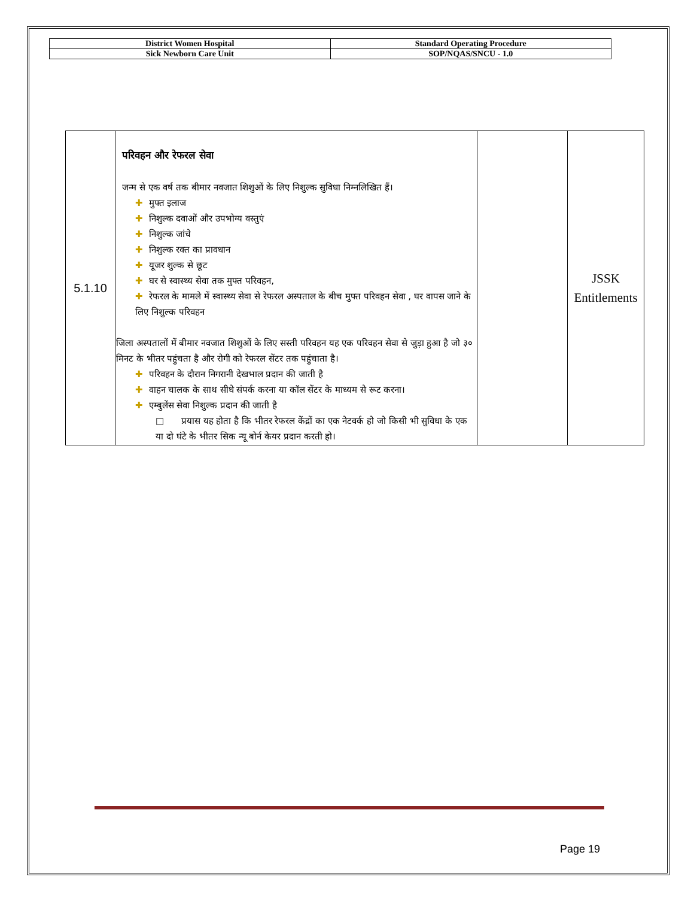| District Women Hospital | Standard Operating Procedure |
| Sick Newborn Care Unit | SOP/NQAS/SNCU - 1.0 |
| 5.1.10 | परिवहन और रेफरल सेवा जन्म से एक वर्ष तक बीमार नवजात शिशुओं के लिए निशुल्क सुविधा निम्नलिखित हैं। ✚ मुफ्त इलाज ✚ निशुल्क दवाओं और उपभोग्य वस्तुएं ✚ निशुल्क जांचे ✚ निशुल्क रक्त का प्रावधान ✚ यूजर शुल्क से छूट ✚ घर से स्वास्थ्य सेवा तक मुफ्त परिवहन, ✚ रेफरल के मामले में स्वास्थ्य सेवा से रेफरल अस्पताल के बीच मुफ्त परिवहन सेवा , घर वापस जाने के लिए निशुल्क परिवहन जिला अस्पतालों में बीमार नवजात शिशुओं के लिए सस्ती परिवहन यह एक परिवहन सेवा से जुड़ा हुआ है जो ३० मिनट के भीतर पहुंचता है और रोगी को रेफरल सेंटर तक पहुंचाता है। ✚ परिवहन के दौरान निगरानी देखभाल प्रदान की जाती है ✚ वाहन चालक के साथ सीधे संपर्क करना या कॉल सेंटर के माध्यम से रूट करना। ✚ एम्बुलेंस सेवा निशुल्क प्रदान की जाती है □ प्रयास यह होता है कि भीतर रेफरल केंद्रों का एक नेटवर्क हो जो किसी भी सुविधा के एक या दो घंटे के भीतर सिक न्यू बोर्न केयर प्रदान करती हो। | | JSSK Entitlements |
Page 19